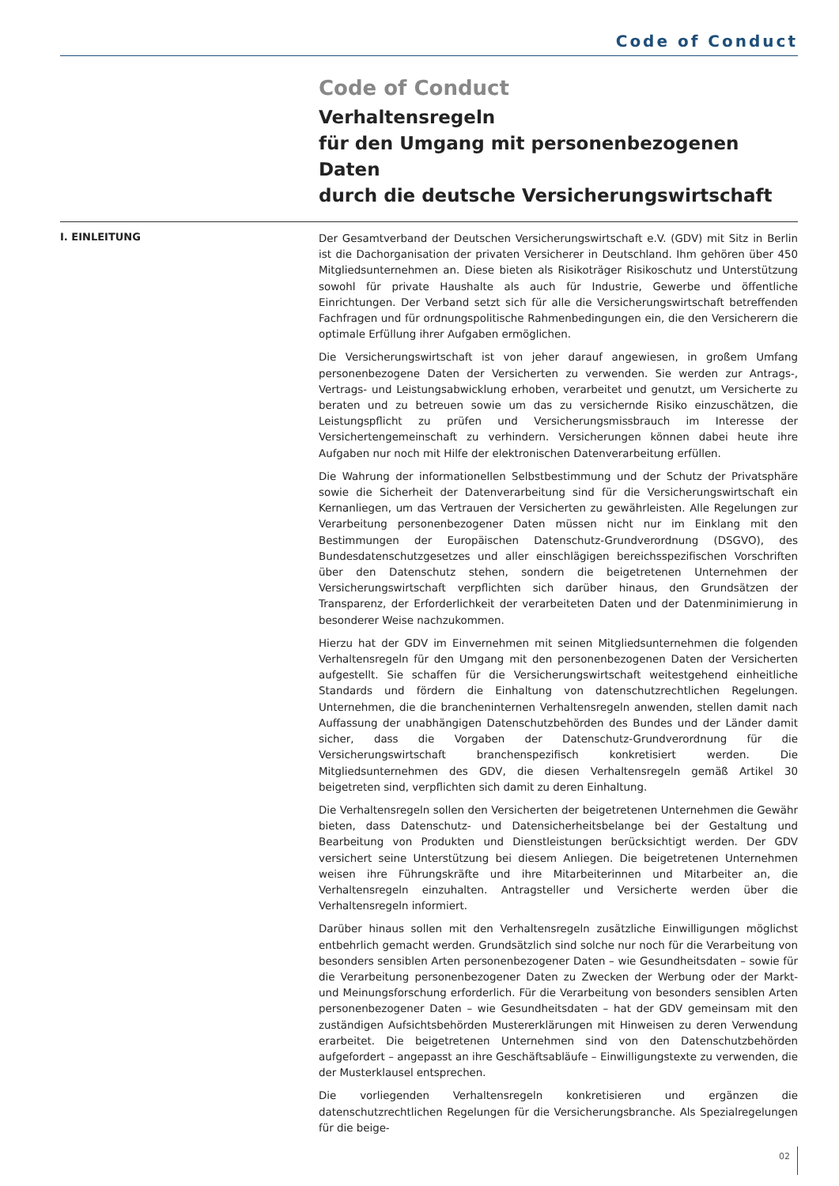Code of Conduct
Code of Conduct
Verhaltensregeln
für den Umgang mit personenbezogenen Daten
durch die deutsche Versicherungswirtschaft
I. EINLEITUNG
Der Gesamtverband der Deutschen Versicherungswirtschaft e.V. (GDV) mit Sitz in Berlin ist die Dachorganisation der privaten Versicherer in Deutschland. Ihm gehören über 450 Mitgliedsunternehmen an. Diese bieten als Risikoträger Risikoschutz und Unterstützung sowohl für private Haushalte als auch für Industrie, Gewerbe und öffentliche Einrichtungen. Der Verband setzt sich für alle die Versicherungswirtschaft betreffenden Fachfragen und für ordnungspolitische Rahmenbedingungen ein, die den Versicherern die optimale Erfüllung ihrer Aufgaben ermöglichen.
Die Versicherungswirtschaft ist von jeher darauf angewiesen, in großem Umfang personenbezogene Daten der Versicherten zu verwenden. Sie werden zur Antrags-, Vertrags- und Leistungsabwicklung erhoben, verarbeitet und genutzt, um Versicherte zu beraten und zu betreuen sowie um das zu versichernde Risiko einzuschätzen, die Leistungspflicht zu prüfen und Versicherungsmissbrauch im Interesse der Versichertengemeinschaft zu verhindern. Versicherungen können dabei heute ihre Aufgaben nur noch mit Hilfe der elektronischen Datenverarbeitung erfüllen.
Die Wahrung der informationellen Selbstbestimmung und der Schutz der Privatsphäre sowie die Sicherheit der Datenverarbeitung sind für die Versicherungswirtschaft ein Kernanliegen, um das Vertrauen der Versicherten zu gewährleisten. Alle Regelungen zur Verarbeitung personenbezogener Daten müssen nicht nur im Einklang mit den Bestimmungen der Europäischen Datenschutz-Grundverordnung (DSGVO), des Bundesdatenschutzgesetzes und aller einschlägigen bereichsspezifischen Vorschriften über den Datenschutz stehen, sondern die beigetretenen Unternehmen der Versicherungswirtschaft verpflichten sich darüber hinaus, den Grundsätzen der Transparenz, der Erforderlichkeit der verarbeiteten Daten und der Datenminimierung in besonderer Weise nachzukommen.
Hierzu hat der GDV im Einvernehmen mit seinen Mitgliedsunternehmen die folgenden Verhaltensregeln für den Umgang mit den personenbezogenen Daten der Versicherten aufgestellt. Sie schaffen für die Versicherungswirtschaft weitestgehend einheitliche Standards und fördern die Einhaltung von datenschutzrechtlichen Regelungen. Unternehmen, die die brancheninternen Verhaltensregeln anwenden, stellen damit nach Auffassung der unabhängigen Datenschutzbehörden des Bundes und der Länder damit sicher, dass die Vorgaben der Datenschutz-Grundverordnung für die Versicherungswirtschaft branchenspezifisch konkretisiert werden. Die Mitgliedsunternehmen des GDV, die diesen Verhaltensregeln gemäß Artikel 30 beigetreten sind, verpflichten sich damit zu deren Einhaltung.
Die Verhaltensregeln sollen den Versicherten der beigetretenen Unternehmen die Gewähr bieten, dass Datenschutz- und Datensicherheitsbelange bei der Gestaltung und Bearbeitung von Produkten und Dienstleistungen berücksichtigt werden. Der GDV versichert seine Unterstützung bei diesem Anliegen. Die beigetretenen Unternehmen weisen ihre Führungskräfte und ihre Mitarbeiterinnen und Mitarbeiter an, die Verhaltensregeln einzuhalten. Antragsteller und Versicherte werden über die Verhaltensregeln informiert.
Darüber hinaus sollen mit den Verhaltensregeln zusätzliche Einwilligungen möglichst entbehrlich gemacht werden. Grundsätzlich sind solche nur noch für die Verarbeitung von besonders sensiblen Arten personenbezogener Daten – wie Gesundheitsdaten – sowie für die Verarbeitung personenbezogener Daten zu Zwecken der Werbung oder der Markt- und Meinungsforschung erforderlich. Für die Verarbeitung von besonders sensiblen Arten personenbezogener Daten – wie Gesundheitsdaten – hat der GDV gemeinsam mit den zuständigen Aufsichtsbehörden Mustererklärungen mit Hinweisen zu deren Verwendung erarbeitet. Die beigetretenen Unternehmen sind von den Datenschutzbehörden aufgefordert – angepasst an ihre Geschäftsabläufe – Einwilligungstexte zu verwenden, die der Musterklausel entsprechen.
Die vorliegenden Verhaltensregeln konkretisieren und ergänzen die datenschutzrechtlichen Regelungen für die Versicherungsbranche. Als Spezialregelungen für die beige-
02